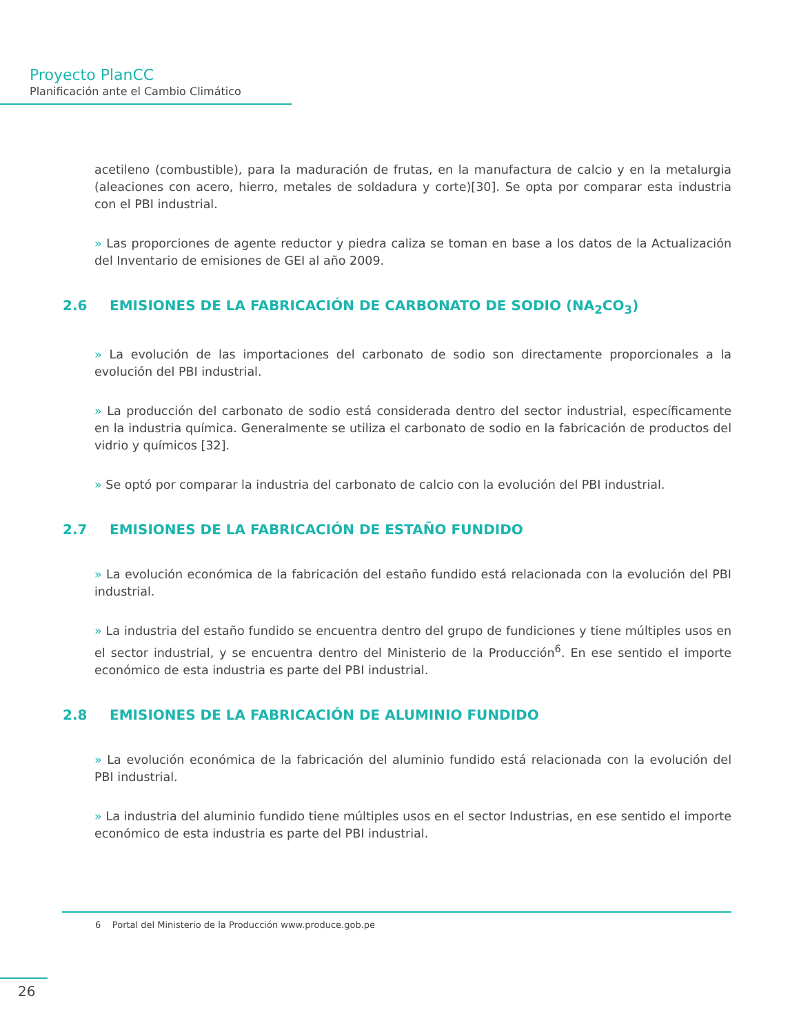Proyecto PlanCC
Planificación ante el Cambio Climático
acetileno (combustible), para la maduración de frutas, en la manufactura de calcio y en la metalurgia (aleaciones con acero, hierro, metales de soldadura y corte)[30]. Se opta por comparar esta industria con el PBI industrial.
» Las proporciones de agente reductor y piedra caliza se toman en base a los datos de la Actualización del Inventario de emisiones de GEI al año 2009.
2.6 EMISIONES DE LA FABRICACIÓN DE CARBONATO DE SODIO (NA<sub>2</sub>CO<sub>3</sub>)
» La evolución de las importaciones del carbonato de sodio son directamente proporcionales a la evolución del PBI industrial.
» La producción del carbonato de sodio está considerada dentro del sector industrial, específicamente en la industria química. Generalmente se utiliza el carbonato de sodio en la fabricación de productos del vidrio y químicos [32].
» Se optó por comparar la industria del carbonato de calcio con la evolución del PBI industrial.
2.7 EMISIONES DE LA FABRICACIÓN DE ESTAÑO FUNDIDO
» La evolución económica de la fabricación del estaño fundido está relacionada con la evolución del PBI industrial.
» La industria del estaño fundido se encuentra dentro del grupo de fundiciones y tiene múltiples usos en el sector industrial, y se encuentra dentro del Ministerio de la Producción<sup>6</sup>. En ese sentido el importe económico de esta industria es parte del PBI industrial.
2.8 EMISIONES DE LA FABRICACIÓN DE ALUMINIO FUNDIDO
» La evolución económica de la fabricación del aluminio fundido está relacionada con la evolución del PBI industrial.
» La industria del aluminio fundido tiene múltiples usos en el sector Industrias, en ese sentido el importe económico de esta industria es parte del PBI industrial.
6 Portal del Ministerio de la Producción www.produce.gob.pe
26